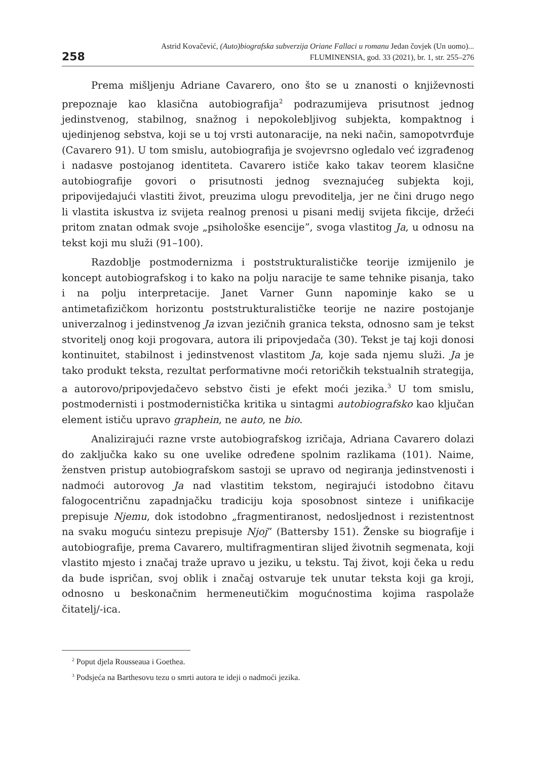258
Astrid Kovačević, (Auto)biografska subverzija Oriane Fallaci u romanu Jedan čovjek (Un uomo)...
FLUMINENSIA, god. 33 (2021), br. 1, str. 255–276
Prema mišljenju Adriane Cavarero, ono što se u znanosti o književnosti prepoznaje kao klasična autobiografija<sup>2</sup> podrazumijeva prisutnost jednog jedinstvenog, stabilnog, snažnog i nepokolebljivog subjekta, kompaktnog i ujedinjenog sebstva, koji se u toj vrsti autonaracije, na neki način, samopotvrđuje (Cavarero 91). U tom smislu, autobiografija je svojevrsno ogledalo već izgrađenog i nadasve postojanog identiteta. Cavarero ističe kako takav teorem klasične autobiografije govori o prisutnosti jednog sveznajućeg subjekta koji, pripovijedajući vlastiti život, preuzima ulogu prevoditelja, jer ne čini drugo nego li vlastita iskustva iz svijeta realnog prenosi u pisani medij svijeta fikcije, držeći pritom znatan odmak svoje „psihološke esencije”, svoga vlastitog Ja, u odnosu na tekst koji mu služi (91–100).
Razdoblje postmodernizma i poststrukturalističke teorije izmijenilo je koncept autobiografskog i to kako na polju naracije te same tehnike pisanja, tako i na polju interpretacije. Janet Varner Gunn napominje kako se u antimetafizičkom horizontu poststrukturalističke teorije ne nazire postojanje univerzalnog i jedinstvenog Ja izvan jezičnih granica teksta, odnosno sam je tekst stvoritelj onog koji progovara, autora ili pripovjedača (30). Tekst je taj koji donosi kontinuitet, stabilnost i jedinstvenost vlastitom Ja, koje sada njemu služi. Ja je tako produkt teksta, rezultat performativne moći retoričkih tekstualnih strategija, a autorovo/pripovjedačevo sebstvo čisti je efekt moći jezika.<sup>3</sup> U tom smislu, postmodernisti i postmodernistička kritika u sintagmi autobiografsko kao ključan element ističu upravo graphein, ne auto, ne bio.
Analizirajući razne vrste autobiografskog izričaja, Adriana Cavarero dolazi do zaključka kako su one uvelike određene spolnim razlikama (101). Naime, ženstven pristup autobiografskom sastoji se upravo od negiranja jedinstvenosti i nadmoći autorovog Ja nad vlastitim tekstom, negirajući istodobno čitavu falogocentričnu zapadnjačku tradiciju koja sposobnost sinteze i unifikacije prepisuje Njemu, dok istodobno „fragmentiranost, nedosljednost i rezistentnost na svaku moguću sintezu prepisuje Njoj” (Battersby 151). Ženske su biografije i autobiografije, prema Cavarero, multifragmentiran slijed životnih segmenata, koji vlastito mjesto i značaj traže upravo u jeziku, u tekstu. Taj život, koji čeka u redu da bude ispričan, svoj oblik i značaj ostvaruje tek unutar teksta koji ga kroji, odnosno u beskonačnim hermeneutičkim mogućnostima kojima raspolaže čitatelj/-ica.
<sup>2</sup> Poput djela Rousseaua i Goethea.
<sup>3</sup> Podsjeća na Barthesovu tezu o smrti autora te ideji o nadmoći jezika.